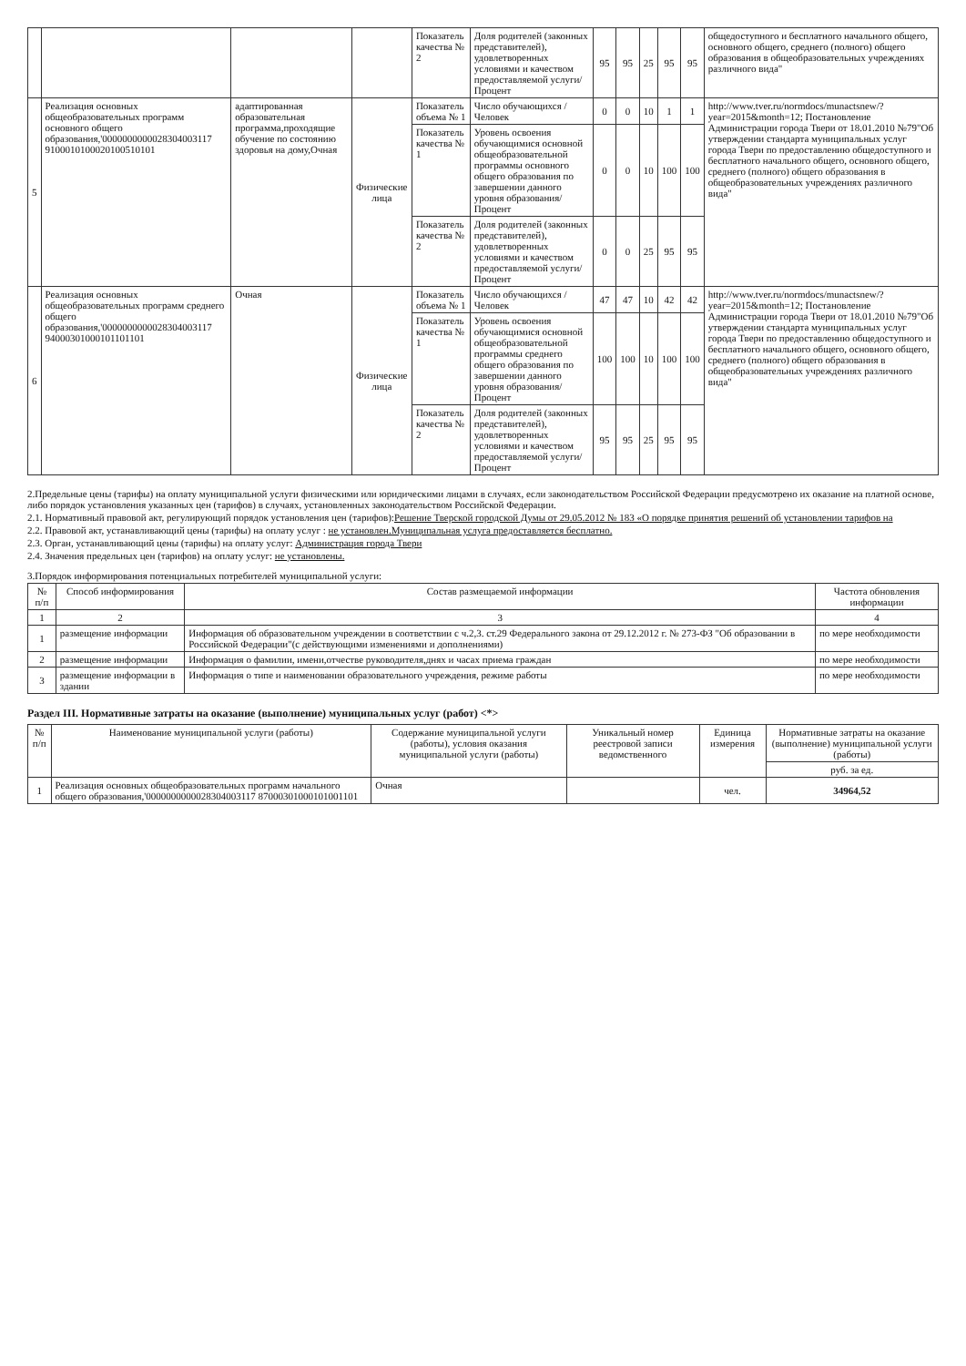| | | | | Показатель качества № 2 | Доля родителей (законных представителей), удовлетворенных условиями и качеством предоставляемой услуги/Процент | 95 | 95 | 25 | 95 | 95 | общедоступного и бесплатного начального общего, основного общего, среднего (полного) общего образования в общеобразовательных учреждениях различного вида" |
| 5 | Реализация основных общеобразовательных программ основного общего образования,'0000000000028304003117 9100010100020100510101 | адаптированная образовательная программа,проходящие обучение по состоянию здоровья на дому,Очная | Физические лица | Показатель объема № 1 | Число обучающихся /Человек | 0 | 0 | 10 | 1 | 1 | http://www.tver.ru/normdocs/munactsnew/?year=2015&month=12; Постановление Администрации города Твери от 18.01.2010 №79"Об утверждении стандарта муниципальных услуг города Твери по предоставлению общедоступного и бесплатного начального общего, основного общего, среднего (полного) общего образования в общеобразовательных учреждениях различного вида" |
| | | | | Показатель качества № 1 | Уровень освоения обучающимися основной общеобразовательной программы основного общего образования по завершении данного уровня образования/Процент | 0 | 0 | 10 | 100 | 100 | |
| | | | | Показатель качества № 2 | Доля родителей (законных представителей), удовлетворенных условиями и качеством предоставляемой услуги/Процент | 0 | 0 | 25 | 95 | 95 | |
| 6 | Реализация основных общеобразовательных программ среднего общего образования,'0000000000028304003117 94000301000101101101 | Очная | Физические лица | Показатель объема № 1 | Число обучающихся /Человек | 47 | 47 | 10 | 42 | 42 | http://www.tver.ru/normdocs/munactsnew/?year=2015&month=12; Постановление Администрации города Твери от 18.01.2010 №79"Об утверждении стандарта муниципальных услуг города Твери по предоставлению общедоступного и бесплатного начального общего, основного общего, среднего (полного) общего образования в общеобразовательных учреждениях различного вида" |
| | | | | Показатель качества № 1 | Уровень освоения обучающимися основной общеобразовательной программы среднего общего образования по завершении данного уровня образования/Процент | 100 | 100 | 10 | 100 | 100 | |
| | | | | Показатель качества № 2 | Доля родителей (законных представителей), удовлетворенных условиями и качеством предоставляемой услуги/Процент | 95 | 95 | 25 | 95 | 95 | |
2.Предельные цены (тарифы) на оплату муниципальной услуги физическими или юридическими лицами в случаях, если законодательством Российской Федерации предусмотрено их оказание на платной основе, либо порядок установления указанных цен (тарифов) в случаях, установленных законодательством Российской Федерации.
2.1. Нормативный правовой акт, регулирующий порядок установления цен (тарифов):Решение Тверской городской Думы от 29.05.2012 № 183 «О порядке принятия решений об установлении тарифов на
2.2. Правовой акт, устанавливающий цены (тарифы) на оплату услуг : не установлен.Муниципальная услуга предоставляется бесплатно.
2.3. Орган, устанавливающий цены (тарифы) на оплату услуг: Администрация города Твери
2.4. Значения предельных цен (тарифов) на оплату услуг: не установлены.
3.Порядок информирования потенциальных потребителей муниципальной услуги:
| № п/п | Способ информирования | Состав размещаемой информации | Частота обновления информации |
| --- | --- | --- | --- |
| 1 | 2 | 3 | 4 |
| 1 | размещение информации | Информация об образовательном учреждении в соответствии с ч.2,3. ст.29 Федерального закона от 29.12.2012 г. № 273-ФЗ "Об образовании в Российской Федерации"(с действующими изменениями и дополнениями) | по мере необходимости |
| 2 | размещение информации | Информация о фамилии, имени,отчестве руководителя,днях и часах приема граждан | по мере необходимости |
| 3 | размещение информации в здании | Информация о типе и наименовании образовательного учреждения, режиме работы | по мере необходимости |
Раздел III. Нормативные затраты на оказание (выполнение) муниципальных услуг (работ) <*>
| № п/п | Наименование муниципальной услуги (работы) | Содержание муниципальной услуги (работы), условия оказания муниципальной услуги (работы) | Уникальный номер реестровой записи ведомственного | Единица измерения | Нормативные затраты на оказание (выполнение) муниципальной услуги (работы) |
| --- | --- | --- | --- | --- | --- |
| | | | | | руб. за ед. |
| 1 | Реализация основных общеобразовательных программ начального общего образования,'0000000000028304003117 87000301000101001101 | Очная | | чел. | 34964,52 |